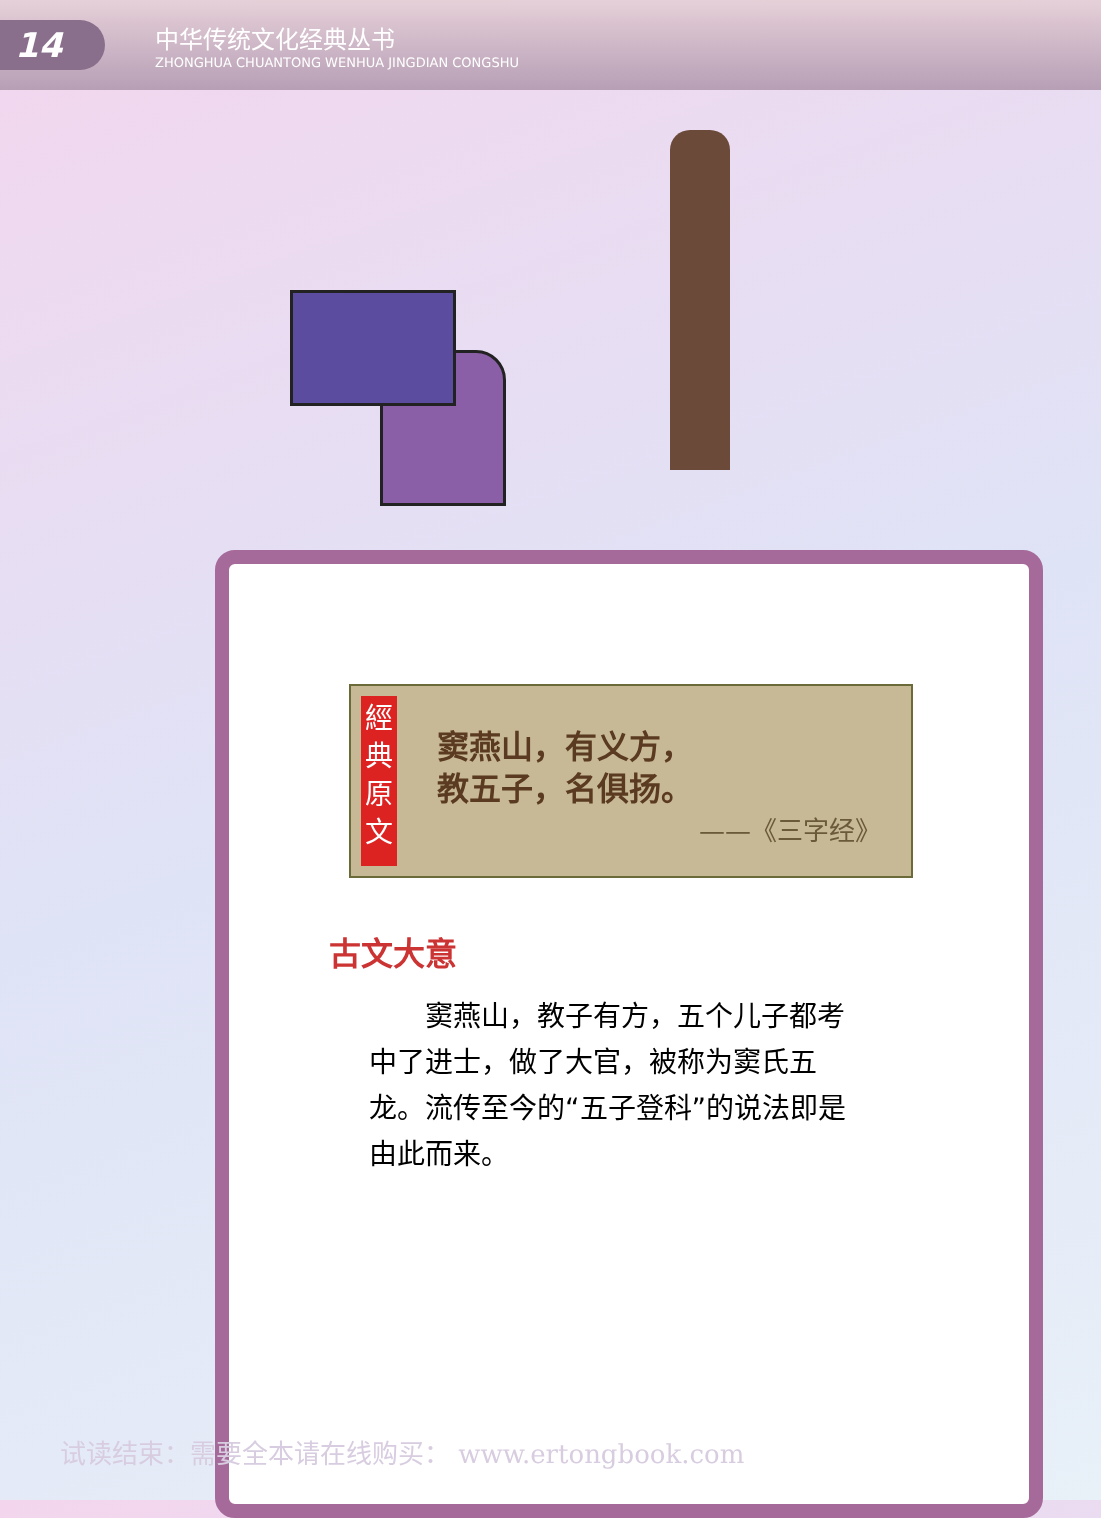14
中华传统文化经典丛书
ZHONGHUA CHUANTONG WENHUA JINGDIAN CONGSHU
經
典
原
文
窦燕山，有义方，
教五子，名俱扬。
——《三字经》
古文大意
窦燕山，教子有方，五个儿子都考中了进士，做了大官，被称为窦氏五龙。流传至今的“五子登科”的说法即是由此而来。
试读结束：需要全本请在线购买： www.ertongbook.com